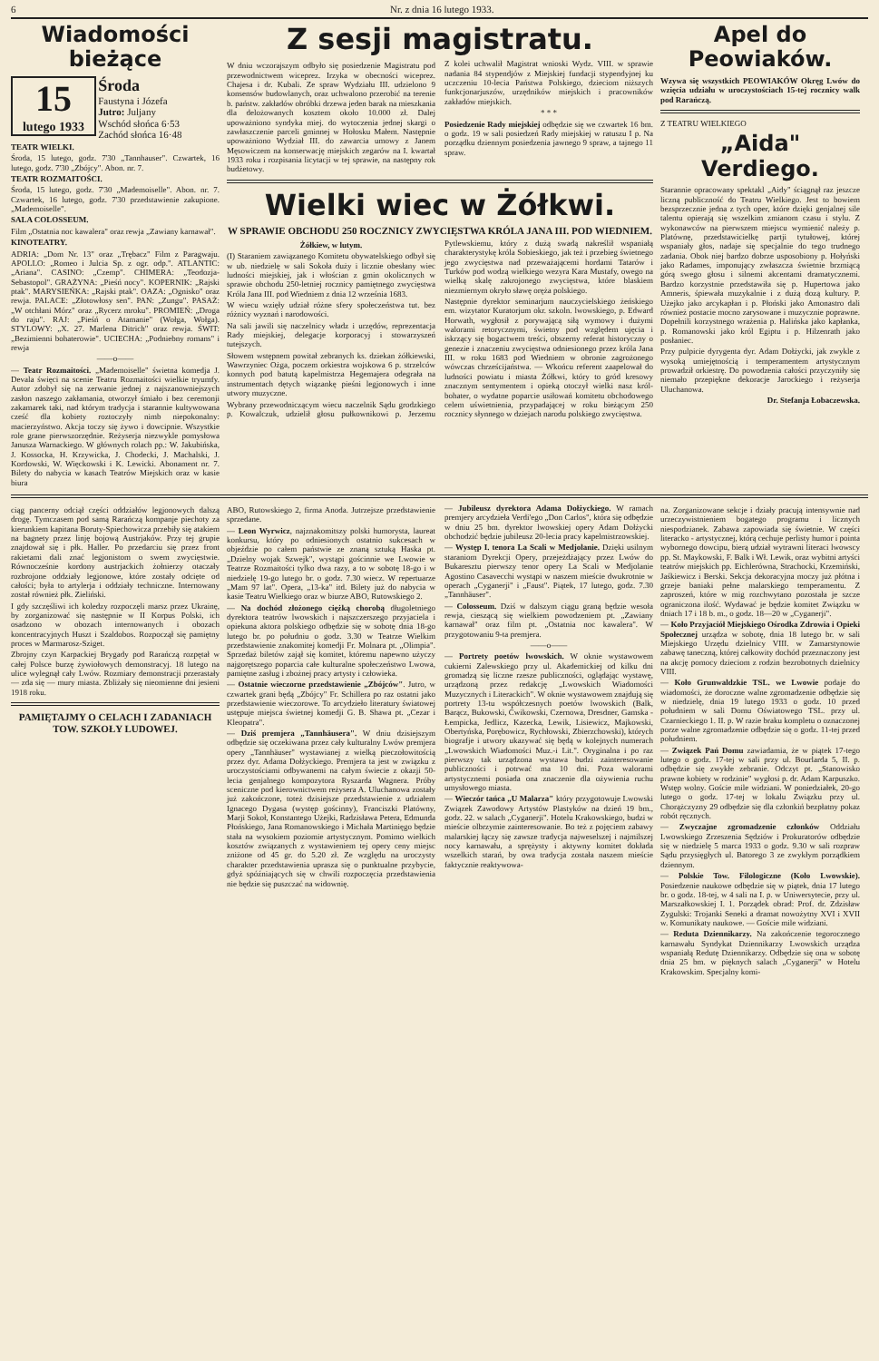6 Nr. z dnia 16 lutego 1933.
Wiadomości bieżące
15 lutego 1933 Środa
Faustyna i Józefa
Jutro: Juljany
Wschód słońca 6·53
Zachód słońca 16·48
TEATR WIELKI.
Środa, 15 lutego, godz. 7'30 „Tannhauser". Czwartek, 16 lutego, godz. 7'30 „Zbójcy". Abon. nr. 7.
TEATR ROZMAITOŚCI.
Środa, 15 lutego, godz. 7'30 „Mademoiselle". Abon. nr. 7. Czwartek, 16 lutego, godz. 7'30 przedstawienie zakupione. „Mademoiselle".
SALA COLOSSEUM.
Film „Ostatnia noc kawalera" oraz rewja „Zawiany karnawał".
KINOTEATRY.
ADRIA: „Dom Nr. 13" oraz „Trębacz" Film z Paragwaju. APOLLO: „Romeo i Julcia Sp. z ogr. odp.". ATLANTIC: „Ariana". CASINO: „Czemp". CHIMERA: „Teodozja-Sebastopol". GRAŻYNA: „Pieśń nocy". KOPERNIK: „Rajski ptak". MARYSIEŃKA: „Rajski ptak". OAZA: „Ognisko" oraz rewja. PALACE: „Złotowłosy sen". PAN: „Zungu". PASAŻ: „W otchłani Mórz" oraz „Rycerz mroku". PROMIEŃ: „Droga do raju". RAJ: „Pieśń o Atamanie" (Wołga, Wołga). STYLOWY: „X. 27. Marlena Ditrich" oraz rewja. ŚWIT: „Bezimienni bohaterowie". UCIECHA: „Podniebny romans" i rewja
——o——
— Teatr Rozmaitości. „Mademoiselle" świetna komedja J. Devala święci na scenie Teatru Rozmaitości wielkie tryumfy. Autor zdobył się na zerwanie jednej z najszanowniejszych zasłon naszego zakłamania, otworzył śmiało i bez ceremonji zakamarek taki, nad którym tradycja i starannie kultywowana cześć dla kobiety roztoczyły nimb niepokonalny: macierzyństwo. Akcja toczy się żywo i dowcipnie. Wszystkie role grane pierwszorzędnie. Reżyserja niezwykle pomysłowa Janusza Warnackiego. W głównych rolach pp.: W. Jakubińska, J. Kossocka, H. Krzywicka, J. Chodecki, J. Machalski, J. Kordowski, W. Więckowski i K. Lewicki. Abonament nr. 7. Bilety do nabycia w kasach Teatrów Miejskich oraz w kasie biura
Z sesji magistratu.
W dniu wczorajszym odbyło się posiedzenie Magistratu pod przewodnictwem wiceprez. Irzyka w obecności wiceprez. Chajesa i dr. Kubali. Ze spraw Wydziału III. udzielono 9 konsensów budowlanych, oraz uchwalono przerobić na terenie b. państw. zakładów obróbki drzewa jeden barak na mieszkania dla delożowanych kosztem około 10.000 zł. Dalej upoważniono syndyka miej. do wytoczenia jednej skargi o zawłaszczenie parceli gminnej w Hołosku Małem. Następnie upoważniono Wydział III. do zawarcia umowy z Janem Męsowiczem na konserwację miejskich zegarów na I. kwartał 1933 roku i rozpisania licytacji w tej sprawie, na następny rok budżetowy.
Z kolei uchwalił Magistrat wnioski Wydz. VIII. w sprawie nadania 84 stypendjów z Miejskiej fundacji stypendyjnej ku uczczeniu 10-lecia Państwa Polskiego, dzieciom niższych funkcjonarjuszów, urzędników miejskich i pracowników zakładów miejskich.
* * *
Posiedzenie Rady miejskiej odbędzie się we czwartek 16 bm. o godz. 19 w sali posiedzeń Rady miejskiej w ratuszu I p. Na porządku dziennym posiedzenia jawnego 9 spraw, a tajnego 11 spraw.
Wielki wiec w Żółkwi.
W SPRAWIE OBCHODU 250 ROCZNICY ZWYCIĘSTWA KRÓLA JANA III. POD WIEDNIEM.
Żółkiew, w lutym.
(I) Staraniem zawiązanego Komitetu obywatelskiego odbył się w ub. niedzielę w sali Sokoła duży i licznie obesłany wiec ludności miejskiej, jak i włościan z gmin okolicznych w sprawie obchodu 250-letniej rocznicy pamiętnego zwycięstwa Króla Jana III. pod Wiedniem z dnia 12 września 1683.
W wiecu wzięły udział różne sfery społeczeństwa tut. bez różnicy wyznań i narodowości.
Na sali jawili się naczelnicy władz i urzędów, reprezentacja Rady miejskiej, delegacje korporacyj i stowarzyszeń tutejszych.
Słowem wstępnem powitał zebranych ks. dziekan żółkiewski, Wawrzyniec Ożga, poczem orkiestra wojskowa 6 p. strzelców konnych pod batutą kapelmistrza Hegemajera odegrała na instrumentach dętych wiązankę pieśni legjonowych i inne utwory muzyczne.
Wybrany przewodniczącym wiecu naczelnik Sądu grodzkiego p. Kowalczuk, udzielił głosu pułkownikowi p. Jerzemu Pytlewskiemu, który z dużą swadą nakreślił wspaniałą charakterystykę króla Sobieskiego, jak też i przebieg świetnego jego zwycięstwa nad przeważającemi hordami Tatarów i Turków pod wodzą wielkiego wezyra Kara Mustafy, owego na wielką skalę zakrojonego zwycięstwa, które blaskiem niezmiernym okryło sławę oręża polskiego.
Następnie dyrektor seminarjum nauczycielskiego żeńskiego em. wizytator Kuratorjum okr. szkoln. lwowskiego, p. Edward Horwath, wygłosił z porywającą siłą wymowy i dużymi walorami retorycznymi, świetny pod względem ujęcia i iskrzący się bogactwem treści, obszerny referat historyczny o genezie i znaczeniu zwycięstwa odniesionego przez króla Jana III. w roku 1683 pod Wiedniem w obronie zagrożonego wówczas chrześcijaństwa. — Wkońcu referent zaapelował do ludności powiatu i miasta Żółkwi, który to gród kresowy znacznym sentymentem i opieką otoczył wielki nasz król-bohater, o wydatne poparcie usiłowań komitetu obchodowego celem uświetnienia, przypadającej w roku bieżącym 250 rocznicy słynnego w dziejach narodu polskiego zwycięstwa.
Apel do Peowiaków.
Wzywa się wszystkich PEOWIAKÓW Okręg Lwów do wzięcia udziału w uroczystościach 15-tej rocznicy walk pod Rarańczą.
Z TEATRU WIELKIEGO
„Aida" Verdiego.
Starannie opracowany spektakl „Aidy" ściągnął raz jeszcze liczną publiczność do Teatru Wielkiego. Jest to bowiem bezsprzecznie jedna z tych oper, które dzięki genjalnej sile talentu opierają się wszelkim zmianom czasu i stylu. Z wykonawców na pierwszem miejscu wymienić należy p. Platównę, przedstawicielkę partji tytułowej, której wspaniały głos, nadaje się specjalnie do tego trudnego zadania. Obok niej bardzo dobrze usposobiony p. Hołyński jako Radames, imponujący zwłaszcza świetnie brzmiącą górą swego głosu i silnemi akcentami dramatycznemi. Bardzo korzystnie przedstawiła się p. Hupertowa jako Amneris, śpiewała muzykalnie i z dużą dozą kultury. P. Użejko jako arcykapłan i p. Płoński jako Amonastro dali również postacie mocno zarysowane i muzycznie poprawne. Dopełnili korzystnego wrażenia p. Halińska jako kapłanka, p. Romanowski jako król Egiptu i p. Hilzenrath jako posłaniec.
Przy pulpicie dyrygenta dyr. Adam Dołżycki, jak zwykle z wysoką umiejętnością i temperamentem artystycznym prowadził orkiestrę. Do powodzenia całości przyczyniły się niemało przepiękne dekoracje Jarockiego i reżyserja Uluchanowa.
Dr. Stefanja Łobaczewska.
ciąg pancerny odciął części oddziałów legjonowych dalszą drogę. Tymczasem pod samą Rarańczą kompanje piechoty za kierunkiem kapitana Boruty-Spiechowicza przebiły się atakiem na bagnety przez linję bojową Austrjaków. Przy tej grupie znajdował się i płk. Haller. Po przedarciu się przez front rakietami dali znać legjonistom o swem zwycięstwie. Równocześnie kordony austrjackich żołnierzy otaczały rozbrojone oddziały legjonowe, które zostały odcięte od całości; była to artylerja i oddziały techniczne. Internowany został również płk. Zieliński.
I gdy szczęśliwi ich koledzy rozpoczęli marsz przez Ukrainę, by zorganizować się następnie w II Korpus Polski, ich osadzono w obozach internowanych i obozach koncentracyjnych Huszt i Szaldobos. Rozpoczął się pamiętny proces w Marmarosz-Sziget.
Zbrojny czyn Karpackiej Brygady pod Rarańczą rozpętał w całej Polsce burzę żywiołowych demonstracyj. 18 lutego na ulice wylegnął cały Lwów. Rozmiary demonstracji przerastały — zda się — mury miasta. Zbliżały się nieomienne dni jesieni 1918 roku.
PAMIĘTAJMY O CELACH I ZADANIACH TOW. SZKOŁY LUDOWEJ.
ABO, Rutowskiego 2, firma Anoda. Jutrzejsze przedstawienie sprzedane.
— Leon Wyrwicz, najznakomitszy polski humorysta, laureat konkursu, który po odniesionych ostatnio sukcesach w objeździe po całem państwie ze znaną sztuką Haska pt. „Dzielny wojak Szwejk", wystąpi gościnnie we Lwowie w Teatrze Rozmaitości tylko dwa razy, a to w sobotę 18-go i w niedzielę 19-go lutego br. o godz. 7.30 wiecz. W repertuarze „Mam 97 lat". Opera, „13-ka" itd. Bilety już do nabycia w kasie Teatru Wielkiego oraz w biurze ABO, Rutowskiego 2.
— Na dochód złożonego ciężką chorobą długoletniego dyrektora teatrów lwowskich i najszczerszego przyjaciela i opiekuna aktora polskiego odbędzie się w sobotę dnia 18-go lutego br. po południu o godz. 3.30 w Teatrze Wielkim przedstawienie znakomitej komedji Fr. Molnara pt. „Olimpia". Sprzedaż biletów zajął się komitet, któremu napewno użyczy najgorętszego poparcia całe kulturalne społeczeństwo Lwowa, pamiętne zasług i zbożnej pracy artysty i człowieka.
— Ostatnie wieczorne przedstawienie „Zbójców". Jutro, w czwartek grani będą „Zbójcy" Fr. Schillera po raz ostatni jako przedstawienie wieczorowe. To arcydzieło literatury światowej ustępuje miejsca świetnej komedji G. B. Shawa pt. „Cezar i Kleopatra".
— Dziś premjera „Tannhäusera". W dniu dzisiejszym odbędzie się oczekiwana przez cały kulturalny Lwów premjera opery „Tannhäuser" wystawianej z wielką pieczołowitością przez dyr. Adama Dołżyckiego. Premjera ta jest w związku z uroczystościami odbywanemi na całym świecie z okazji 50-lecia genjalnego kompozytora Ryszarda Wagnera. Próby sceniczne pod kierownictwem reżysera A. Uluchanowa zostały już zakończone, toteż dzisiejsze przedstawienie z udziałem Ignacego Dygasa (występ gościnny), Franciszki Platówny, Marji Sokoł, Konstantego Użejki, Radzisława Petera, Edmunda Płońskiego, Jana Romanowskiego i Michała Martinięgo będzie stała na wysokiem poziomie artystycznym. Pomimo wielkich kosztów związanych z wystawieniem tej opery ceny miejsc zniżone od 45 gr. do 5.20 zł. Ze względu na uroczysty charakter przedstawienia uprasza się o punktualne przybycie, gdyż spóźniających się w chwili rozpoczęcia przedstawienia nie będzie się puszczać na widownię.
— Jubileusz dyrektora Adama Dołżyckiego. W ramach premjery arcydzieła Verdi'ego „Don Carlos", która się odbędzie w dniu 25 bm. dyrektor lwowskiej opery Adam Dołżycki obchodzić będzie jubileusz 20-lecia pracy kapelmistrzowskiej.
— Występ I. tenora La Scali w Medjolanie. Dzięki usilnym staraniom Dyrekcji Opery, przejeżdżający przez Lwów do Bukaresztu pierwszy tenor opery La Scali w Medjolanie Agostino Casavecchi wystąpi w naszem mieście dwukrotnie w operach „Cyganerji" i „Faust". Piątek, 17 lutego, godz. 7.30 „Tannhäuser".
— Colosseum. Dziś w dalszym ciągu graną będzie wesoła rewja, cieszącą się wielkiem powodzeniem pt. „Zawiany karnawał" oraz film pt. „Ostatnia noc kawalera". W przygotowaniu 9-ta premjera.
——o——
— Portrety poetów lwowskich. W oknie wystawowem cukierni Zalewskiego przy ul. Akademickiej od kilku dni gromadzą się liczne rzesze publiczności, oglądając wystawę, urządzoną przez redakcję „Lwowskich Wiadomości Muzycznych i Literackich". W oknie wystawowem znajdują się portrety 13-tu współczesnych poetów lwowskich (Balk, Barącz, Bukowski, Ćwikowski, Czernowa, Dresdner, Gamska - Łempicka, Jedlicz, Kazecka, Lewik, Lisiewicz, Majkowski, Obertyńska, Porębowicz, Rychłowski, Zbierzchowski), których biografje i utwory ukazywać się będą w kolejnych numerach „Lwowskich Wiadomości Muz.-i Lit.". Oryginalna i po raz pierwszy tak urządzona wystawa budzi zainteresowanie publiczności i potrwać ma 10 dni. Poza walorami artystycznemi posiada ona znaczenie dla ożywienia ruchu umysłowego miasta.
— Wieczór tańca „U Malarza" który przygotowuje Lwowski Związek Zawodowy Artystów Plastyków na dzień 19 bm., godz. 22. w salach „Cyganerji". Hotelu Krakowskiego, budzi w mieście olbrzymie zainteresowanie. Bo też z pojęciem zabawy malarskiej łączy się zawsze tradycja najweselszej i najmilszej nocy karnawału, a sprężysty i aktywny komitet dokłada wszelkich starań, by owa tradycja została naszem mieście faktycznie reaktywowa-
na. Zorganizowane sekcje i działy pracują intensywnie nad urzeczywistnieniem bogatego programu i licznych niespodzianek. Zabawa zapowiada się świetnie. W części literacko - artystycznej, którą cechuje perlisty humor i pointa wybornego dowcipu, bierą udział wytrawni literaci lwowscy pp. St. Maykowski, F. Balk i Wł. Lewik, oraz wybitni artyści teatrów miejskich pp. Eichlerówna, Strachocki, Krzemiński, Jaśkiewicz i Berski. Sekcja dekoracyjna moczy już płótna i grzeje baniaki pełne malarskiego temperamentu. Z zaproszeń, które w mig rozchwytano pozostała je szcze ograniczona ilość. Wydawać je będzie komitet Związku w dniach 17 i 18 b. m., o godz. 18—20 w „Cyganerji".
— Koło Przyjaciół Miejskiego Ośrodka Zdrowia i Opieki Społecznej urządza w sobotę, dnia 18 lutego br. w sali Miejskiego Urzędu dzielnicy VIII. w Zamarstynowie zabawę taneczną, której całkowity dochód przeznaczony jest na akcję pomocy dzieciom z rodzin bezrobotnych dzielnicy VIII.
— Koło Grunwaldzkie TSL. we Lwowie podaje do wiadomości, że doroczne walne zgromadzenie odbędzie się w niedzielę, dnia 19 lutego 1933 o godz. 10 przed południem w sali Domu Oświatowego TSL. przy ul. Czarnieckiego 1. II. p. W razie braku kompletu o oznaczonej porze walne zgromadzenie odbędzie się o godz. 11-tej przed południem.
— Związek Pań Domu zawiadamia, że w piątek 17-tego lutego o godz. 17-tej w sali przy ul. Bourlarda 5, II. p. odbędzie się zwykłe zebranie. Odczyt pt. „Stanowisko prawne kobiety w rodzinie" wygłosi p. dr. Adam Karpuszko. Wstęp wolny. Goście mile widziani. W poniedziałek, 20-go lutego o godz. 17-tej w lokalu Związku przy ul. Chorążczyzny 29 odbędzie się dla członkiń bezpłatny pokaz robót ręcznych.
— Zwyczajne zgromadzenie członków Oddziału Lwowskiego Zrzeszenia Sędziów i Prokuratorów odbędzie się w niedzielę 5 marca 1933 o godz. 9.30 w sali rozpraw Sądu przysięgłych ul. Batorego 3 ze zwykłym porządkiem dziennym.
— Polskie Tow. Filologiczne (Koło Lwowskie). Posiedzenie naukowe odbędzie się w piątek, dnia 17 lutego br. o godz. 18-tej, w 4 sali na I. p. w Uniwersytecie, przy ul. Marszałkowskiej I. 1. Porządek obrad: Prof. dr. Zdzisław Zygulski: Trojanki Seneki a dramat nowożytny XVI i XVII w. Komunikaty naukowe. — Goście mile widziani.
— Reduta Dziennikarzy. Na zakończenie tegorocznego karnawału Syndykat Dziennikarzy Lwowskich urządza wspaniałą Redutę Dziennikarzy. Odbędzie się ona w sobotę dnia 25 bm. w pięknych salach „Cyganerji" w Hotelu Krakowskim. Specjalny komi-